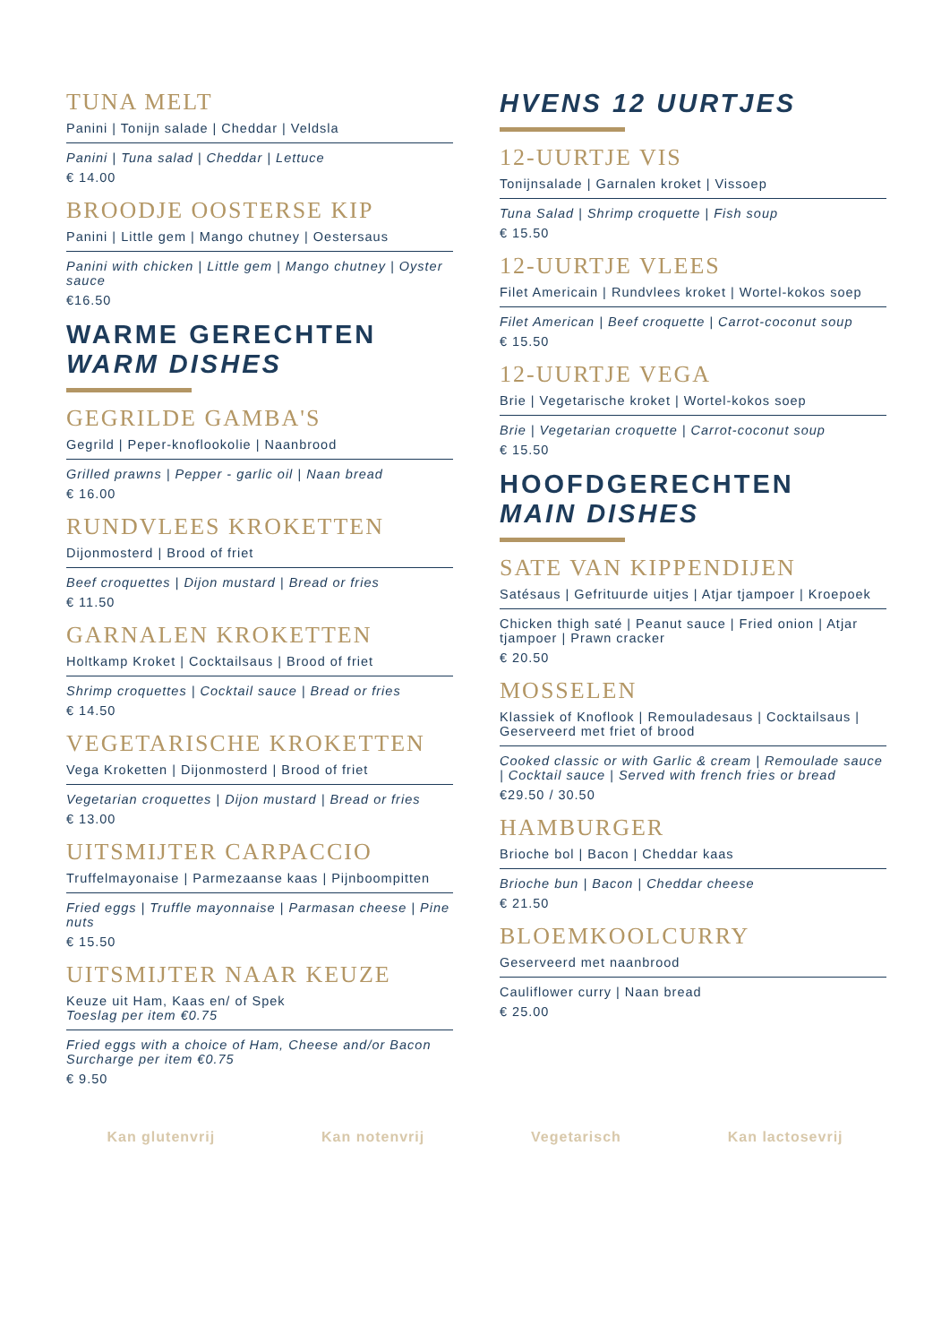TUNA MELT
Panini | Tonijn salade | Cheddar | Veldsla
Panini | Tuna salad | Cheddar | Lettuce
€ 14.00
BROODJE OOSTERSE KIP
Panini | Little gem | Mango chutney | Oestersaus
Panini with chicken | Little gem | Mango chutney | Oyster sauce
€16.50
WARME GERECHTEN
WARM DISHES
GEGRILDE GAMBA'S
Gegrild | Peper-knoflookolie | Naanbrood
Grilled prawns | Pepper - garlic oil | Naan bread
€ 16.00
RUNDVLEES KROKETTEN
Dijonmosterd | Brood of friet
Beef croquettes | Dijon mustard | Bread or fries
€ 11.50
GARNALEN KROKETTEN
Holtkamp Kroket | Cocktailsaus | Brood of friet
Shrimp croquettes | Cocktail sauce | Bread or fries
€ 14.50
VEGETARISCHE KROKETTEN
Vega Kroketten | Dijonmosterd | Brood of friet
Vegetarian croquettes | Dijon mustard | Bread or fries
€ 13.00
UITSMIJTER CARPACCIO
Truffelmayonaise | Parmezaanse kaas | Pijnboompitten
Fried eggs | Truffle mayonnaise | Parmasan cheese | Pine nuts
€ 15.50
UITSMIJTER NAAR KEUZE
Keuze uit Ham, Kaas en/ of Spek
Toeslag per item €0.75
Fried eggs with a choice of Ham, Cheese and/or Bacon
Surcharge per item €0.75
€ 9.50
HVENS 12 UURTJES
12-UURTJE VIS
Tonijnsalade | Garnalen kroket | Vissoep
Tuna Salad | Shrimp croquette | Fish soup
€ 15.50
12-UURTJE VLEES
Filet Americain | Rundvlees kroket | Wortel-kokos soep
Filet American | Beef croquette | Carrot-coconut soup
€ 15.50
12-UURTJE VEGA
Brie | Vegetarische kroket | Wortel-kokos soep
Brie | Vegetarian croquette | Carrot-coconut soup
€ 15.50
HOOFDGERECHTEN
MAIN DISHES
SATE VAN KIPPENDIJEN
Satésaus | Gefrituurde uitjes | Atjar tjampoer | Kroepoek
Chicken thigh saté | Peanut sauce | Fried onion | Atjar tjampoer | Prawn cracker
€ 20.50
MOSSELEN
Klassiek of Knoflook | Remouladesaus | Cocktailsaus | Geserveerd met friet of brood
Cooked classic or with Garlic & cream | Remoulade sauce | Cocktail sauce | Served with french fries or bread
€29.50 / 30.50
HAMBURGER
Brioche bol | Bacon | Cheddar kaas
Brioche bun | Bacon | Cheddar cheese
€ 21.50
BLOEMKOOLCURRY
Geserveerd met naanbrood
Cauliflower curry | Naan bread
€ 25.00
Kan glutenvrij Kan notenvrij Vegetarisch Kan lactosevrij